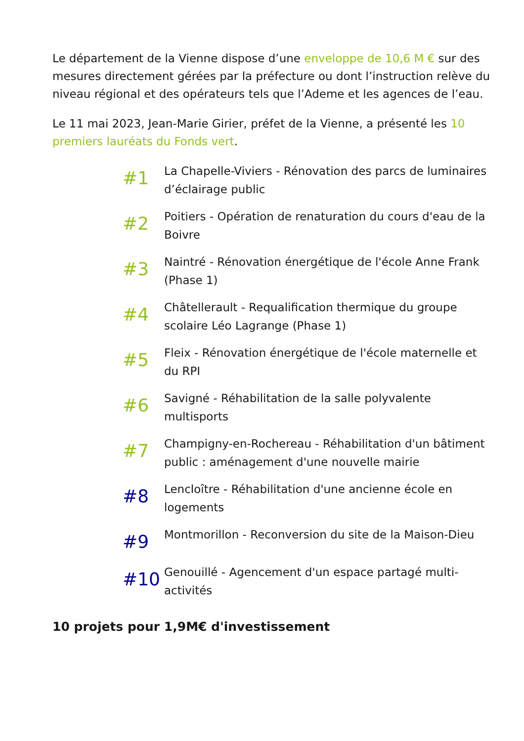Le département de la Vienne dispose d’une enveloppe de 10,6 M € sur des mesures directement gérées par la préfecture ou dont l’instruction relève du niveau régional et des opérateurs tels que l’Ademe et les agences de l’eau.
Le 11 mai 2023, Jean-Marie Girier, préfet de la Vienne, a présenté les 10 premiers lauréats du Fonds vert.
#1
La Chapelle-Viviers - Rénovation des parcs de luminaires d’éclairage public
#2
Poitiers - Opération de renaturation du cours d'eau de la Boivre
#3
Naintré - Rénovation énergétique de l'école Anne Frank (Phase 1)
#4
Châtellerault - Requalification thermique du groupe scolaire Léo Lagrange (Phase 1)
#5
Fleix - Rénovation énergétique de l'école maternelle et du RPI
#6
Savigné - Réhabilitation de la salle polyvalente multisports
#7
Champigny-en-Rochereau - Réhabilitation d'un bâtiment public : aménagement d'une nouvelle mairie
#8
Lencloître - Réhabilitation d'une ancienne école en logements
#9
Montmorillon - Reconversion du site de la Maison-Dieu
#10
Genouillé - Agencement d'un espace partagé multi-activités
10 projets pour 1,9M€ d'investissement